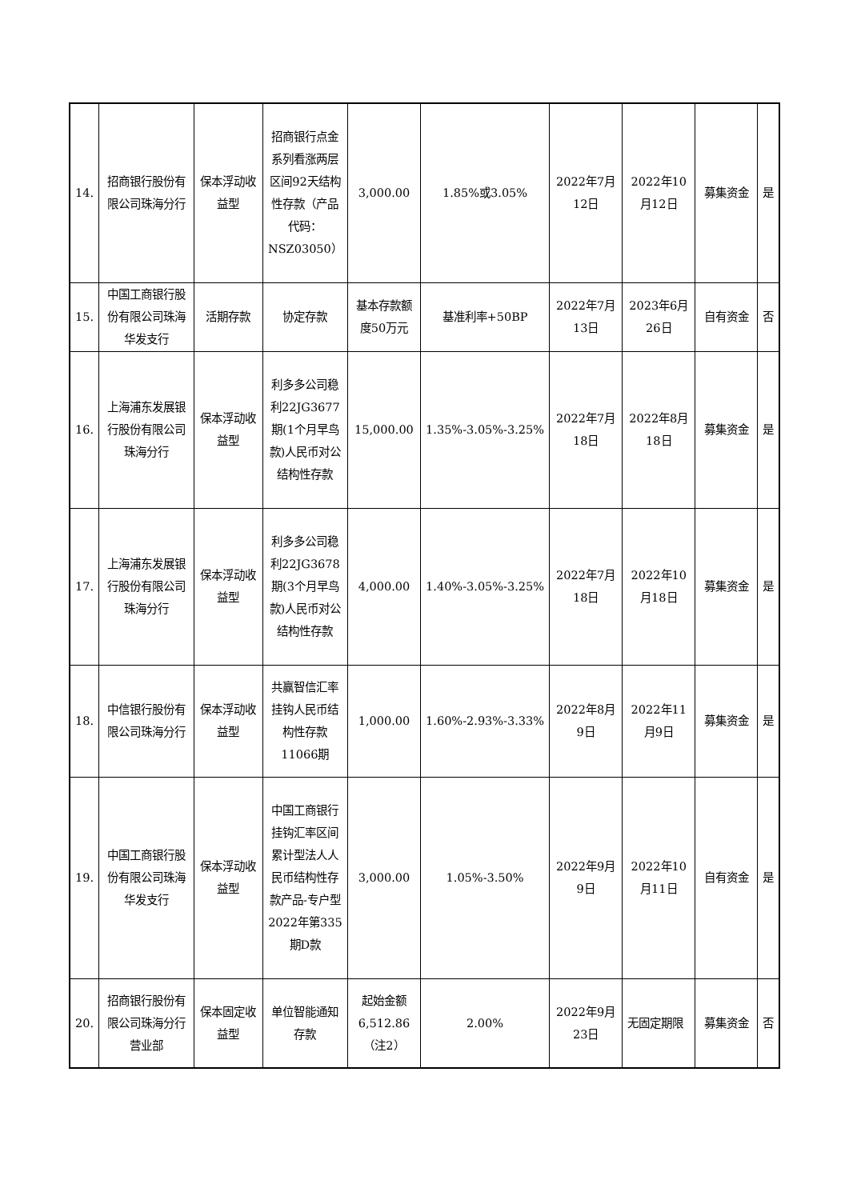| 14. | 招商银行股份有限公司珠海分行 | 保本浮动收益型 | 招商银行点金系列看涨两层区间92天结构性存款（产品代码：NSZ03050） | 3,000.00 | 1.85%或3.05% | 2022年7月12日 | 2022年10月12日 | 募集资金 | 是 |
| 15. | 中国工商银行股份有限公司珠海华发支行 | 活期存款 | 协定存款 | 基本存款额度50万元 | 基准利率+50BP | 2022年7月13日 | 2023年6月26日 | 自有资金 | 否 |
| 16. | 上海浦东发展银行股份有限公司珠海分行 | 保本浮动收益型 | 利多多公司稳利22JG3677期(1个月早鸟款)人民币对公结构性存款 | 15,000.00 | 1.35%-3.05%-3.25% | 2022年7月18日 | 2022年8月18日 | 募集资金 | 是 |
| 17. | 上海浦东发展银行股份有限公司珠海分行 | 保本浮动收益型 | 利多多公司稳利22JG3678期(3个月早鸟款)人民币对公结构性存款 | 4,000.00 | 1.40%-3.05%-3.25% | 2022年7月18日 | 2022年10月18日 | 募集资金 | 是 |
| 18. | 中信银行股份有限公司珠海分行 | 保本浮动收益型 | 共赢智信汇率挂钩人民币结构性存款11066期 | 1,000.00 | 1.60%-2.93%-3.33% | 2022年8月9日 | 2022年11月9日 | 募集资金 | 是 |
| 19. | 中国工商银行股份有限公司珠海华发支行 | 保本浮动收益型 | 中国工商银行挂钩汇率区间累计型法人人民币结构性存款产品-专户型2022年第335期D款 | 3,000.00 | 1.05%-3.50% | 2022年9月9日 | 2022年10月11日 | 自有资金 | 是 |
| 20. | 招商银行股份有限公司珠海分行营业部 | 保本固定收益型 | 单位智能通知存款 | 起始金额6,512.86（注2） | 2.00% | 2022年9月23日 | 无固定期限 | 募集资金 | 否 |